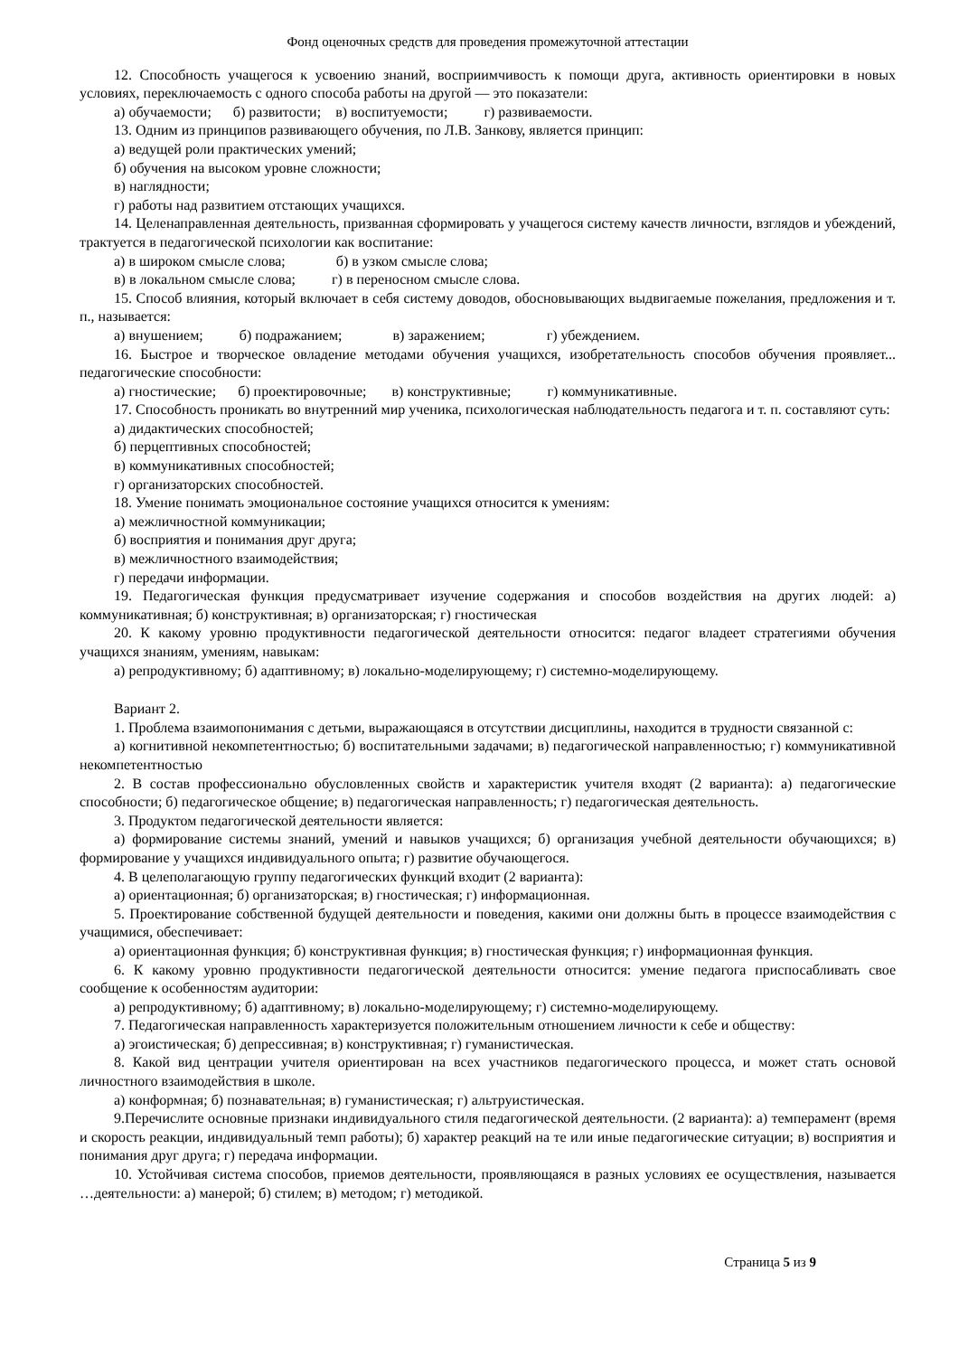Фонд оценочных средств для проведения промежуточной аттестации
12. Способность учащегося к усвоению знаний, восприимчивость к помощи друга, активность ориентировки в новых условиях, переключаемость с одного способа работы на другой — это показатели:
а) обучаемости; б) развитости; в) воспитуемости; г) развиваемости.
13. Одним из принципов развивающего обучения, по Л.В. Занкову, является принцип:
а) ведущей роли практических умений;
б) обучения на высоком уровне сложности;
в) наглядности;
г) работы над развитием отстающих учащихся.
14. Целенаправленная деятельность, призванная сформировать у учащегося систему качеств личности, взглядов и убеждений, трактуется в педагогической психологии как воспитание:
а) в широком смысле слова; б) в узком смысле слова;
в) в локальном смысле слова; г) в переносном смысле слова.
15. Способ влияния, который включает в себя систему доводов, обосновывающих выдвигаемые пожелания, предложения и т. п., называется:
а) внушением; б) подражанием; в) заражением; г) убеждением.
16. Быстрое и творческое овладение методами обучения учащихся, изобретательность способов обучения проявляет... педагогические способности:
а) гностические; б) проектировочные; в) конструктивные; г) коммуникативные.
17. Способность проникать во внутренний мир ученика, психологическая наблюдательность педагога и т. п. составляют суть:
а) дидактических способностей;
б) перцептивных способностей;
в) коммуникативных способностей;
г) организаторских способностей.
18. Умение понимать эмоциональное состояние учащихся относится к умениям:
а) межличностной коммуникации;
б) восприятия и понимания друг друга;
в) межличностного взаимодействия;
г) передачи информации.
19. Педагогическая функция предусматривает изучение содержания и способов воздействия на других людей: а) коммуникативная; б) конструктивная; в) организаторская; г) гностическая
20. К какому уровню продуктивности педагогической деятельности относится: педагог владеет стратегиями обучения учащихся знаниям, умениям, навыкам:
а) репродуктивному; б) адаптивному; в) локально-моделирующему; г) системно-моделирующему.
Вариант 2.
1. Проблема взаимопонимания с детьми, выражающаяся в отсутствии дисциплины, находится в трудности связанной с:
а) когнитивной некомпетентностью; б) воспитательными задачами; в) педагогической направленностью; г) коммуникативной некомпетентностью
2. В состав профессионально обусловленных свойств и характеристик учителя входят (2 варианта): а) педагогические способности; б) педагогическое общение; в) педагогическая направленность; г) педагогическая деятельность.
3. Продуктом педагогической деятельности является:
а) формирование системы знаний, умений и навыков учащихся; б) организация учебной деятельности обучающихся; в) формирование у учащихся индивидуального опыта; г) развитие обучающегося.
4. В целеполагающую группу педагогических функций входит (2 варианта):
а) ориентационная; б) организаторская; в) гностическая; г) информационная.
5. Проектирование собственной будущей деятельности и поведения, какими они должны быть в процессе взаимодействия с учащимися, обеспечивает:
а) ориентационная функция; б) конструктивная функция; в) гностическая функция; г) информационная функция.
6. К какому уровню продуктивности педагогической деятельности относится: умение педагога приспосабливать свое сообщение к особенностям аудитории:
а) репродуктивному; б) адаптивному; в) локально-моделирующему; г) системно-моделирующему.
7. Педагогическая направленность характеризуется положительным отношением личности к себе и обществу:
а) эгоистическая; б) депрессивная; в) конструктивная; г) гуманистическая.
8. Какой вид центрации учителя ориентирован на всех участников педагогического процесса, и может стать основой личностного взаимодействия в школе.
а) конформная; б) познавательная; в) гуманистическая; г) альтруистическая.
9.Перечислите основные признаки индивидуального стиля педагогической деятельности. (2 варианта): а) темперамент (время и скорость реакции, индивидуальный темп работы); б) характер реакций на те или иные педагогические ситуации; в) восприятия и понимания друг друга; г) передача информации.
10. Устойчивая система способов, приемов деятельности, проявляющаяся в разных условиях ее осуществления, называется …деятельности: а) манерой; б) стилем; в) методом; г) методикой.
Страница 5 из 9